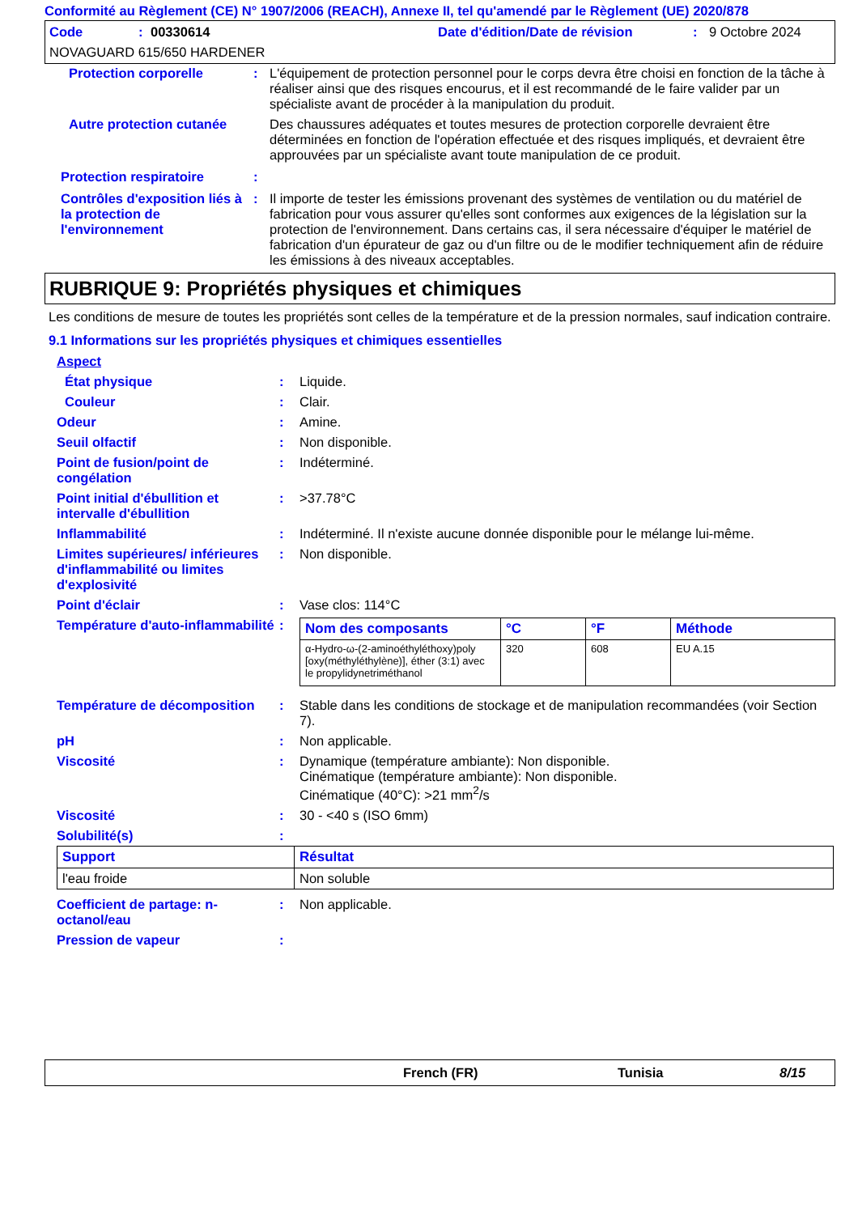Conformité au Règlement (CE) N° 1907/2006 (REACH), Annexe II, tel qu'amendé par le Règlement (UE) 2020/878
Code: 00330614 Date d'édition/Date de révision: 9 Octobre 2024
NOVAGUARD 615/650 HARDENER
Protection corporelle: L'équipement de protection personnel pour le corps devra être choisi en fonction de la tâche à réaliser ainsi que des risques encourus, et il est recommandé de le faire valider par un spécialiste avant de procéder à la manipulation du produit.
Autre protection cutanée Des chaussures adéquates et toutes mesures de protection corporelle devraient être déterminées en fonction de l'opération effectuée et des risques impliqués, et devraient être approuvées par un spécialiste avant toute manipulation de ce produit.
Protection respiratoire:
Contrôles d'exposition liés à la protection de l'environnement: Il importe de tester les émissions provenant des systèmes de ventilation ou du matériel de fabrication pour vous assurer qu'elles sont conformes aux exigences de la législation sur la protection de l'environnement. Dans certains cas, il sera nécessaire d'équiper le matériel de fabrication d'un épurateur de gaz ou d'un filtre ou de le modifier techniquement afin de réduire les émissions à des niveaux acceptables.
RUBRIQUE 9: Propriétés physiques et chimiques
Les conditions de mesure de toutes les propriétés sont celles de la température et de la pression normales, sauf indication contraire.
9.1 Informations sur les propriétés physiques et chimiques essentielles
Aspect
État physique: Liquide.
Couleur: Clair.
Odeur: Amine.
Seuil olfactif: Non disponible.
Point de fusion/point de congélation: Indéterminé.
Point initial d'ébullition et intervalle d'ébullition: >37.78°C
Inflammabilité: Indéterminé. Il n'existe aucune donnée disponible pour le mélange lui-même.
Limites supérieures/ inférieures d'inflammabilité ou limites d'explosivité: Non disponible.
Point d'éclair: Vase clos: 114°C
Température d'auto-inflammabilité:
| Nom des composants | °C | °F | Méthode |
| --- | --- | --- | --- |
| α-Hydro-ω-(2-aminoéthyléthoxy)poly [oxy(méthyléthylène)], éther (3:1) avec le propylidynetriméthanol | 320 | 608 | EU A.15 |
Température de décomposition: Stable dans les conditions de stockage et de manipulation recommandées (voir Section 7).
pH: Non applicable.
Viscosité: Dynamique (température ambiante): Non disponible.
Cinématique (température ambiante): Non disponible.
Cinématique (40°C): >21 mm<sup>2</sup>/s
Viscosité: 30 - <40 s (ISO 6mm)
Solubilité(s):
| Support | Résultat |
| --- | --- |
| l'eau froide | Non soluble |
Coefficient de partage: n-octanol/eau: Non applicable.
Pression de vapeur:
French (FR) Tunisia 8/15